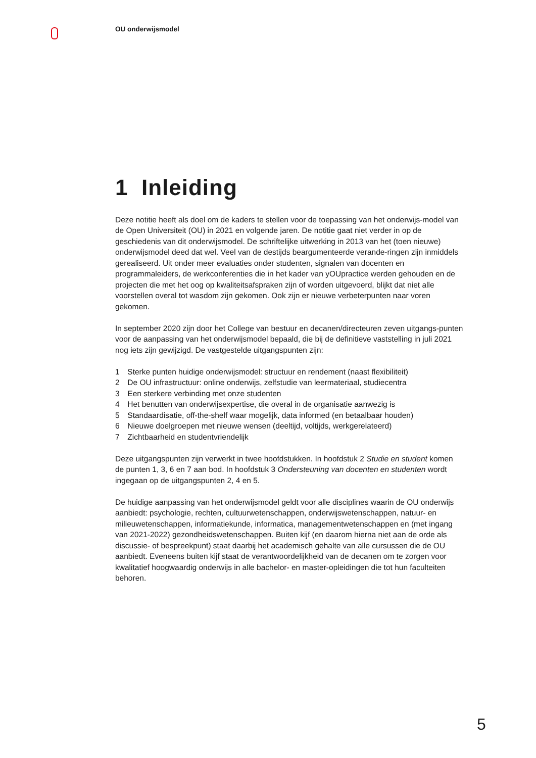OU onderwijsmodel
1 Inleiding
Deze notitie heeft als doel om de kaders te stellen voor de toepassing van het onderwijs-model van de Open Universiteit (OU) in 2021 en volgende jaren. De notitie gaat niet verder in op de geschiedenis van dit onderwijsmodel. De schriftelijke uitwerking in 2013 van het (toen nieuwe) onderwijsmodel deed dat wel. Veel van de destijds beargumenteerde verande-ringen zijn inmiddels gerealiseerd. Uit onder meer evaluaties onder studenten, signalen van docenten en programmaleiders, de werkconferenties die in het kader van yOUpractice werden gehouden en de projecten die met het oog op kwaliteitsafspraken zijn of worden uitgevoerd, blijkt dat niet alle voorstellen overal tot wasdom zijn gekomen. Ook zijn er nieuwe verbeterpunten naar voren gekomen.
In september 2020 zijn door het College van bestuur en decanen/directeuren zeven uitgangs-punten voor de aanpassing van het onderwijsmodel bepaald, die bij de definitieve vaststelling in juli 2021 nog iets zijn gewijzigd. De vastgestelde uitgangspunten zijn:
1 Sterke punten huidige onderwijsmodel: structuur en rendement (naast flexibiliteit)
2 De OU infrastructuur: online onderwijs, zelfstudie van leermateriaal, studiecentra
3 Een sterkere verbinding met onze studenten
4 Het benutten van onderwijsexpertise, die overal in de organisatie aanwezig is
5 Standaardisatie, off-the-shelf waar mogelijk, data informed (en betaalbaar houden)
6 Nieuwe doelgroepen met nieuwe wensen (deeltijd, voltijds, werkgerelateerd)
7 Zichtbaarheid en studentvriendelijk
Deze uitgangspunten zijn verwerkt in twee hoofdstukken. In hoofdstuk 2 Studie en student komen de punten 1, 3, 6 en 7 aan bod. In hoofdstuk 3 Ondersteuning van docenten en studenten wordt ingegaan op de uitgangspunten 2, 4 en 5.
De huidige aanpassing van het onderwijsmodel geldt voor alle disciplines waarin de OU onderwijs aanbiedt: psychologie, rechten, cultuurwetenschappen, onderwijswetenschappen, natuur- en milieuwetenschappen, informatiekunde, informatica, managementwetenschappen en (met ingang van 2021-2022) gezondheidswetenschappen. Buiten kijf (en daarom hierna niet aan de orde als discussie- of bespreekpunt) staat daarbij het academisch gehalte van alle cursussen die de OU aanbiedt. Eveneens buiten kijf staat de verantwoordelijkheid van de decanen om te zorgen voor kwalitatief hoogwaardig onderwijs in alle bachelor- en master-opleidingen die tot hun faculteiten behoren.
5